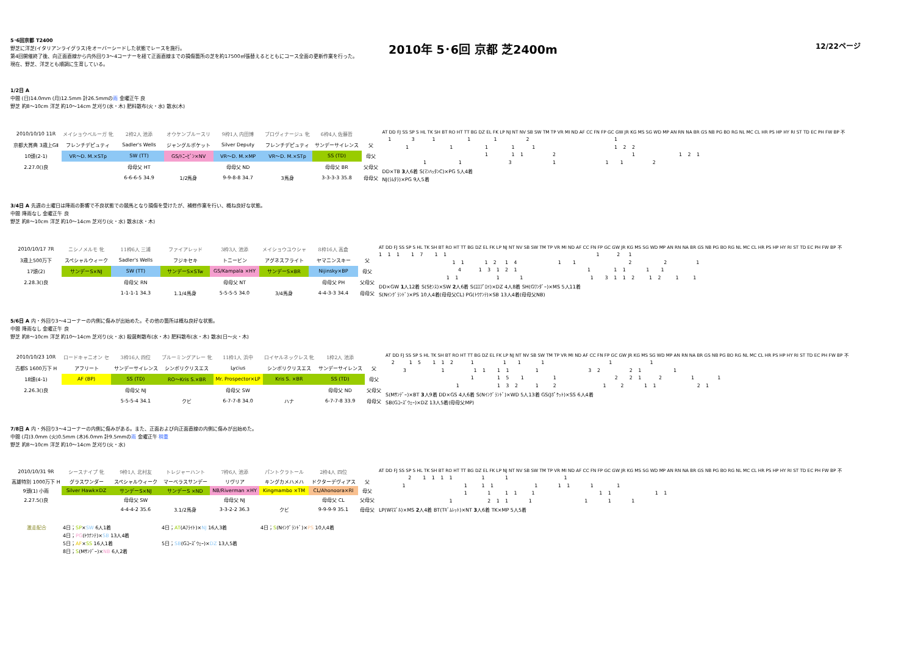5･6回京都 T2400
野芝に洋芝(イタリアンライグラス)をオーバーシードした状態でレースを施行。
第4回開催終了後、向正面直線から内外回り3～4コーナーを経て正面直線までの損傷箇所の芝を約17500㎡張替えるとともにコース全面の更新作業を行った。
現在、野芝、洋芝とも順調に生育している。
2010年 5･6回 京都 芝2400m
12/22ページ
1/2日 A
中間 (日)14.0mm (月)12.5mm 計26.5mmの雨 金曜正午 良
野芝 約8～10cm 洋芝 約10～14cm 芝刈り(水・木) 肥料散布(火・水) 散水(木)
| 2010/10/10 11R | メイショウベルーガ 牝 | 2枠2人 池添 | オウケンブルースリ | 9枠1人 内田博 | ブロヴィナージュ 牝 | 6枠4人 佐藤哲 | |
| 京都大賞典 3歳上GⅡ | フレンチデピュティ | Sadler's Wells | ジャングルポケット | Silver Deputy | フレンチデピュティ | サンデーサイレンス | 父 |
| 10頭(2-1) | VR～D. M.×STp | SW (TT) | GS/ﾄﾆｰﾋﾞﾝ×NV | VR～D. M.×MP | VR～D. M.×STp | SS (TD) | 母父 |
| 2.27.0()良 | | 母母父 HT | | 母母父 ND | | 母母父 BR | 父母父 |
| | | 6-6-6-5 34.9 | 1/2馬身 | 9-9-8-8 34.7 | 3馬身 | 3-3-3-3 35.8 | 母母父 |
AT DD FJ SS SP S HL TK SH BT RO HT TT BG DZ EL FK LP NJ NT NV SB SW TM TP VR MI ND AF CC FN FP GC GW JR KG MS SG WD MP AN RN NA BR GS NB PG BO RG NL MC CL HR PS HP HY RI ST TD EC PH FW BP 不
1 3 1 1 1 2 1
1 1 1 1 1 1 2 2
1 1 1 2 1 1 2 1
1 1 3 1 1 1 2
DD×TB 3人6着 S(ﾏﾝﾊｯﾀﾝC)×PG 5人4着
NJ(ﾗﾑﾀﾗ)×PG 9人5着
3/4日 A 先週の土曜日は降雨の影響で不良状態での競馬となり損傷を受けたが、補修作業を行い、概ね良好な状態。
中間 降雨なし 金曜正午 良
野芝 約8～10cm 洋芝 約10～14cm 芝刈り(火・水) 散水(水・木)
| 2010/10/17 7R | ニシノメルモ 牝 | 11枠6人 三浦 | ファイアレッド | 3枠3人 池添 | メイショウユウシャ | 8枠16人 高倉 | |
| 3歳上500万下 | スペシャルウィーク | Sadler's Wells | フジキセキ | トニービン | アグネスフライト | ヤマニンスキー | 父 |
| 17頭(2) | サンデーS×NJ | SW (TT) | サンデーS×STw | GS/Kampala ×HY | サンデーS×BR | Nijinsky×BP | 母父 |
| 2.28.3()良 | | 母母父 RN | | 母母父 NT | | 母母父 PH | 父母父 |
| | | 1-1-1-1 34.3 | 1.1/4馬身 | 5-5-5-5 34.0 | 3/4馬身 | 4-4-3-3 34.4 | 母母父 |
AT DD FJ SS SP S HL TK SH BT RO HT TT BG DZ EL FK LP NJ NT NV SB SW TM TP VR MI ND AF CC FN FP GC GW JR KG MS SG WD MP AN RN NA BR GS NB PG BO RG NL MC CL HR PS HP HY RI ST TD EC PH FW BP 不
1 1 1 1 7 1 1 1 2 1
1 1 1 2 1 4 1 1 2 2 1
4 1 3 1 2 1 1 1 1 1 1
1 1 1 1 1 3 1 1 2 1 2 1 1
DD×GW 1人12着 S(Sｾﾝｽ)×SW 2人6着 S(ｴﾛﾌﾟﾛｲ)×DZ 4人8着 SH(Gﾜﾝﾀﾞｰ)×MS 5人11着
S(Nｲﾝｸﾞﾗﾝﾄﾞ)×PS 10人4着(母母父CL) PG(ﾄｳﾅﾝﾃ)×SB 13人4着(母母父NB)
5/6日 A 内・外回り3～4コーナーの内側に傷みが出始めた。その他の箇所は概ね良好な状態。
中間 降雨なし 金曜正午 良
野芝 約8～10cm 洋芝 約10～14cm 芝刈り(火・水) 殺菌剤散布(水・木) 肥料散布(水・木) 散水(日～火・木)
| 2010/10/23 10R | ロードキャニオン セ | 3枠16人 四位 | ブルーミングアレー 牝 | 11枠1人 浜中 | ロイヤルネックレス 牝 | 1枠2人 池添 | |
| 古都S 1600万下 H | アフリート | サンデーサイレンス | シンボリクリスエス | Lycius | シンボリクリスエス | サンデーサイレンス | 父 |
| 18頭(4-1) | AF (BP) | SS (TD) | RO～Kris S.×BR | Mr. Prospector×LP | Kris S. ×BR | SS (TD) | 母父 |
| 2.26.3()良 | | 母母父 NJ | | 母母父 SW | | 母母父 ND | 父母父 |
| | | 5-5-5-4 34.1 | クビ | 6-7-7-8 34.0 | ハナ | 6-7-7-8 33.9 | 母母父 |
AT DD FJ SS SP S HL TK SH BT RO HT TT BG DZ EL FK LP NJ NT NV SB SW TM TP VR MI ND AF CC FN FP GC GW JR KG MS SG WD MP AN RN NA BR GS NB PG BO RG NL MC CL HR PS HP HY RI ST TD EC PH FW BP 不
2 1 5 1 1 2 1 1 1 1 1 1
3 1 1 1 1 1 1 3 2 2 1 1
1 1 5 1 1 2 2 1 2 1 1
1 1 3 2 1 2 1 2 1 1 2 1
S(Mｻﾝﾃﾞｰ)×BT 3人9着 DD×GS 4人6着 S(Nｲﾝｸﾞﾗﾝﾄﾞ)×WD 5人13着 GS(Jﾎﾟｹｯﾄ)×SS 6人4着
SB(Gｺｰｽﾞｳｪｰ)×DZ 13人5着(母母父MP)
7/8日 A 内・外回り3～4コーナーの内側に傷みがある。また、正面および向正面直線の内側に傷みが出始めた。
中間 (月)3.0mm (火)0.5mm (木)6.0mm 計9.5mmの雨 金曜正午 稍重
野芝 約8～10cm 洋芝 約10～14cm 芝刈り(火・水)
| 2010/10/31 9R | シースナイプ 牝 | 9枠1人 北村友 | トレジャーハント | 7枠6人 池添 | パントクラトール | 2枠4人 四位 | |
| 高雄特別 1000万下 H | グラスワンダー | スペシャルウィーク | マーベラスサンデー | リヴリア | キングカメハメハ | ドクターデヴィアス | 父 |
| 9頭(1) 小雨 | Silver Hawk×DZ | サンデーS×NJ | サンデーS ×ND | NB/Riverman ×HY | Kingmambo ×TM | CL/Ahonoora×RI | 母父 |
| 2.27.5()良 | | 母母父 SW | | 母母父 NJ | | 母母父 CL | 父母父 |
| | | 4-4-4-2 35.6 | 3.1/2馬身 | 3-3-2-2 36.3 | クビ | 9-9-9-9 35.1 | 母母父 |
AT DD FJ SS SP S HL TK SH BT RO HT TT BG DZ EL FK LP NJ NT NV SB SW TM TP VR MI ND AF CC FN FP GC GW JR KG MS SG WD MP AN RN NA BR GS NB PG BO RG NL MC CL HR PS HP HY RI ST TD EC PH FW BP 不
2 1 1 1 1 1 1 1
1 1 1 1 1 1 1 1 1
1 1 1 1 1 1 1 1 1
1 2 1 1 1 1 1 1
LP(Wﾏｽﾞﾙ)×MS 2人4着 BT(Tｷﾞﾑﾚｯﾄ)×NT 3人6着 TK×MP 5人5着
激走配合
4日；SP×SW 6人1着
4日；PG(ﾄｳﾅﾝﾃ)×SB 13人4着
5日；AF×SS 16人1着
8日；S(Mｻﾝﾃﾞｰ)×NB 6人2着
4日；AT(Aﾌﾗｲﾄ)×NJ 16人3着
5日；SB(Gｺｰｽﾞｳｪｰ)×DZ 13人5着
4日；S(Nｲﾝｸﾞﾗﾝﾄﾞ)×PS 10人4着